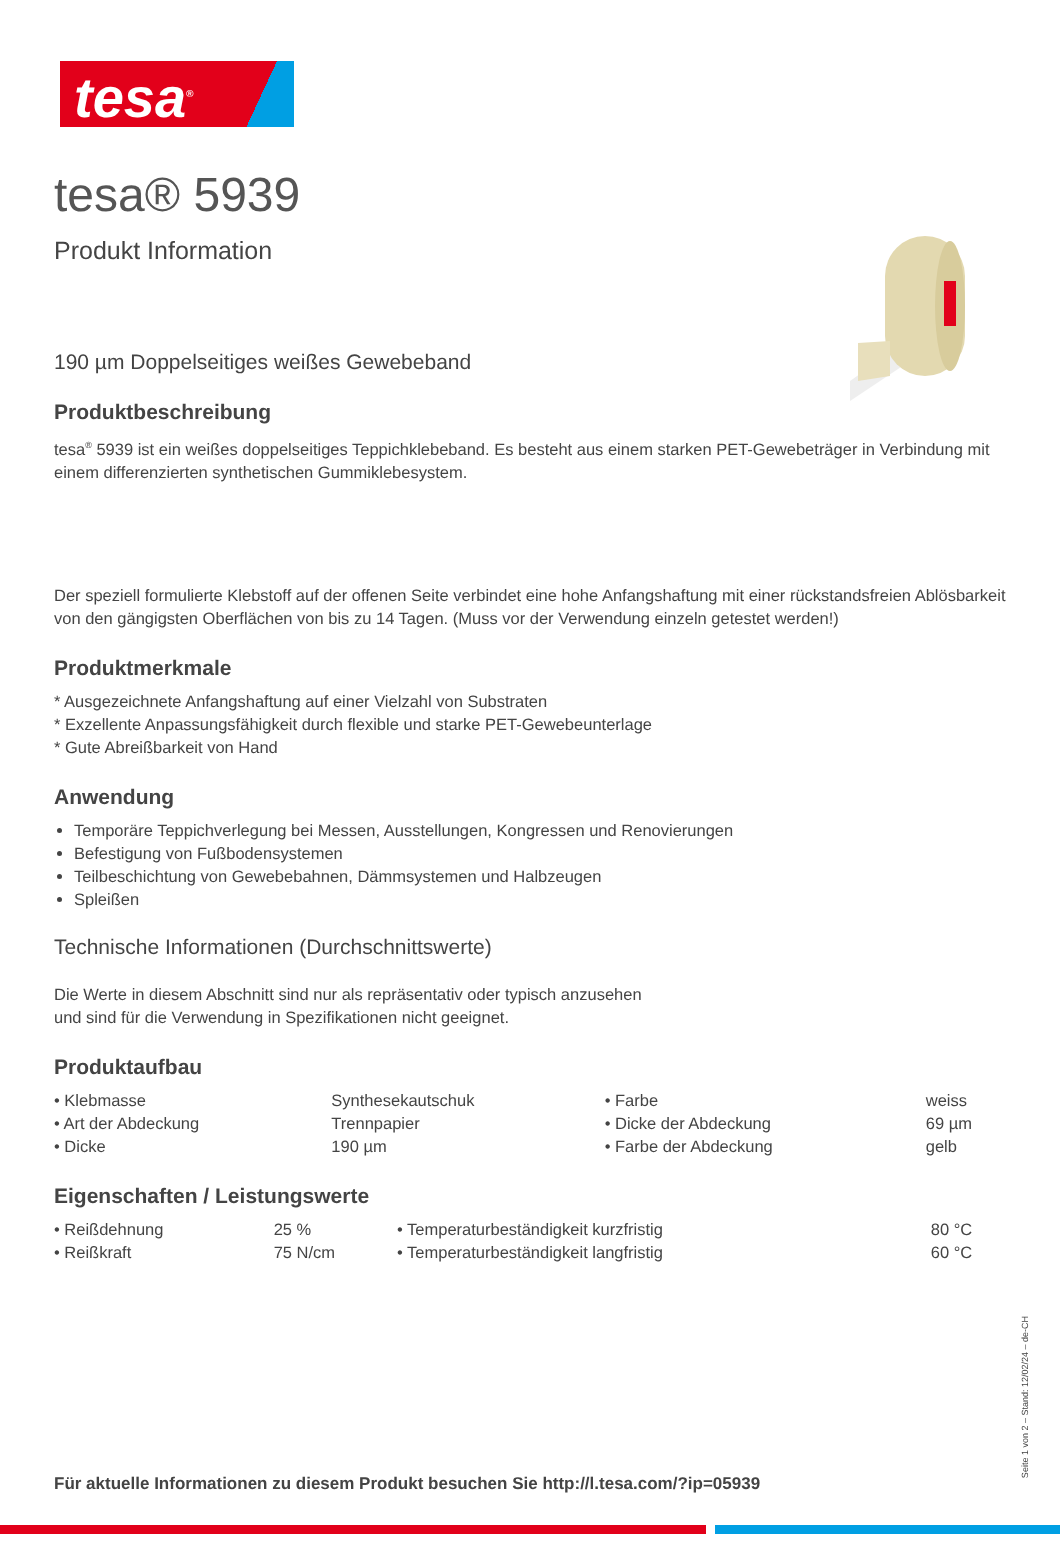tesa<sup>®</sup>
tesa® 5939
Produkt Information
190 µm Doppelseitiges weißes Gewebeband
Produktbeschreibung
tesa<sup>®</sup> 5939 ist ein weißes doppelseitiges Teppichklebeband. Es besteht aus einem starken PET-Gewebeträger in Verbindung mit einem differenzierten synthetischen Gummiklebesystem.
Der speziell formulierte Klebstoff auf der offenen Seite verbindet eine hohe Anfangshaftung mit einer rückstandsfreien Ablösbarkeit von den gängigsten Oberflächen von bis zu 14 Tagen. (Muss vor der Verwendung einzeln getestet werden!)
Produktmerkmale
* Ausgezeichnete Anfangshaftung auf einer Vielzahl von Substraten
* Exzellente Anpassungsfähigkeit durch flexible und starke PET-Gewebeunterlage
* Gute Abreißbarkeit von Hand
Anwendung
Temporäre Teppichverlegung bei Messen, Ausstellungen, Kongressen und Renovierungen
Befestigung von Fußbodensystemen
Teilbeschichtung von Gewebebahnen, Dämmsystemen und Halbzeugen
Spleißen
Technische Informationen (Durchschnittswerte)
Die Werte in diesem Abschnitt sind nur als repräsentativ oder typisch anzusehen
und sind für die Verwendung in Spezifikationen nicht geeignet.
Produktaufbau
| • Klebmasse | Synthesekautschuk | • Farbe | weiss |
| • Art der Abdeckung | Trennpapier | • Dicke der Abdeckung | 69 µm |
| • Dicke | 190 µm | • Farbe der Abdeckung | gelb |
Eigenschaften / Leistungswerte
| • Reißdehnung | 25 % | • Temperaturbeständigkeit kurzfristig | 80 °C |
| • Reißkraft | 75 N/cm | • Temperaturbeständigkeit langfristig | 60 °C |
Für aktuelle Informationen zu diesem Produkt besuchen Sie http://l.tesa.com/?ip=05939
Seite 1 von 2 – Stand: 12/02/24 – de-CH